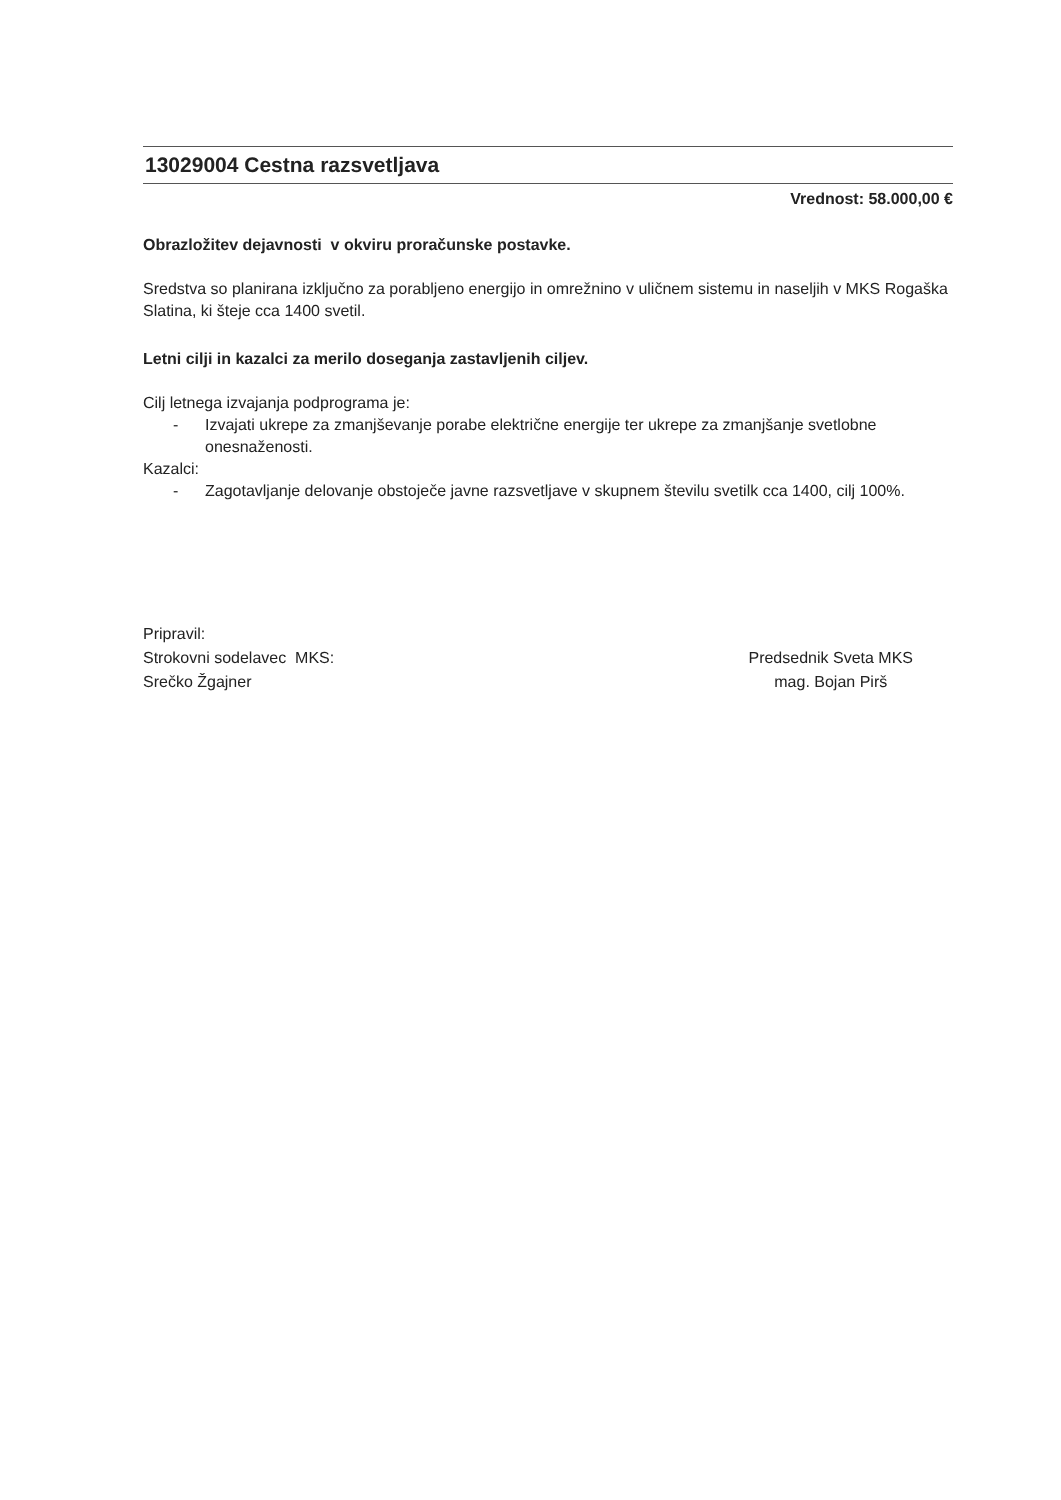13029004 Cestna razsvetljava
Vrednost: 58.000,00 €
Obrazložitev dejavnosti v okviru proračunske postavke.
Sredstva so planirana izključno za porabljeno energijo in omrežnino v uličnem sistemu in naseljih v MKS Rogaška Slatina, ki šteje cca 1400 svetil.
Letni cilji in kazalci za merilo doseganja zastavljenih ciljev.
Cilj letnega izvajanja podprograma je:
- Izvajati ukrepe za zmanjševanje porabe električne energije ter ukrepe za zmanjšanje svetlobne onesnaženosti.
Kazalci:
- Zagotavljanje delovanje obstoječe javne razsvetljave v skupnem številu svetilk cca 1400, cilj 100%.
Pripravil:
Strokovni sodelavec MKS:
Srečko Žgajner
Predsednik Sveta MKS
mag. Bojan Pirš